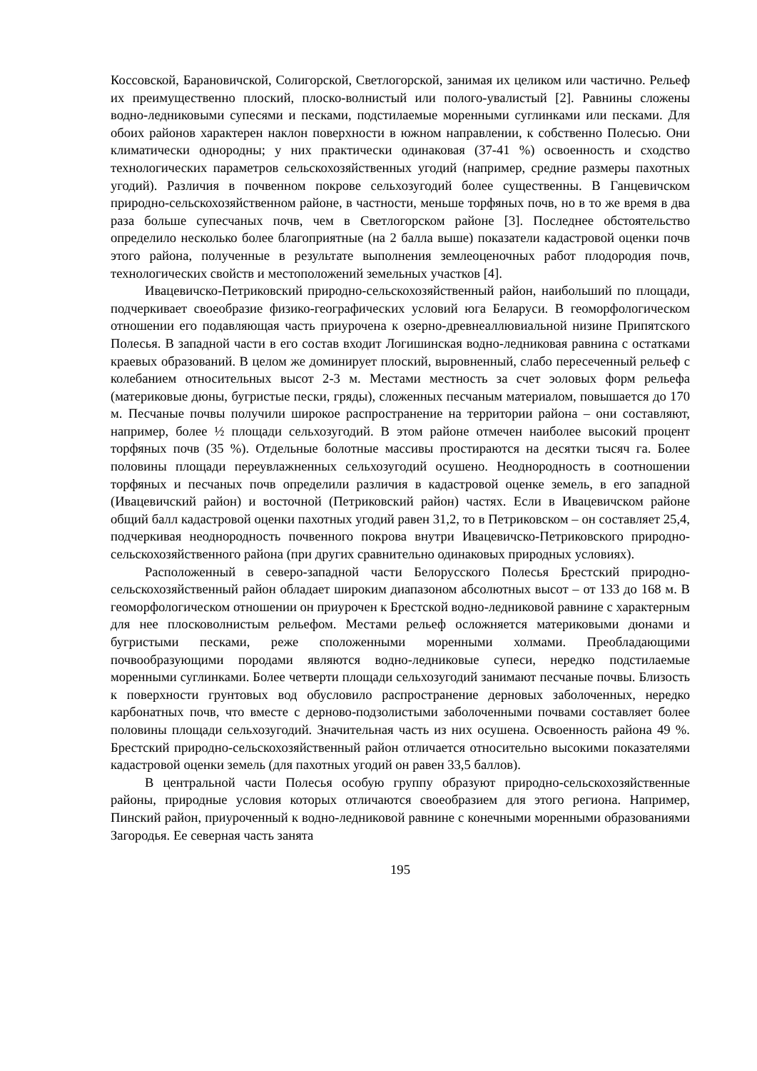Коссовской, Барановичской, Солигорской, Светлогорской, занимая их целиком или частично. Рельеф их преимущественно плоский, плоско-волнистый или полого-увалистый [2]. Равнины сложены водно-ледниковыми супесями и песками, подстилаемые моренными суглинками или песками. Для обоих районов характерен наклон поверхности в южном направлении, к собственно Полесью. Они климатически однородны; у них практически одинаковая (37-41 %) освоенность и сходство технологических параметров сельскохозяйственных угодий (например, средние размеры пахотных угодий). Различия в почвенном покрове сельхозугодий более существенны. В Ганцевичском природно-сельскохозяйственном районе, в частности, меньше торфяных почв, но в то же время в два раза больше супесчаных почв, чем в Светлогорском районе [3]. Последнее обстоятельство определило несколько более благоприятные (на 2 балла выше) показатели кадастровой оценки почв этого района, полученные в результате выполнения землеоценочных работ плодородия почв, технологических свойств и местоположений земельных участков [4].
Ивацевичско-Петриковский природно-сельскохозяйственный район, наибольший по площади, подчеркивает своеобразие физико-географических условий юга Беларуси. В геоморфологическом отношении его подавляющая часть приурочена к озерно-древнеаллювиальной низине Припятского Полесья. В западной части в его состав входит Логишинская водно-ледниковая равнина с остатками краевых образований. В целом же доминирует плоский, выровненный, слабо пересеченный рельеф с колебанием относительных высот 2-3 м. Местами местность за счет эоловых форм рельефа (материковые дюны, бугристые пески, гряды), сложенных песчаным материалом, повышается до 170 м. Песчаные почвы получили широкое распространение на территории района – они составляют, например, более ½ площади сельхозугодий. В этом районе отмечен наиболее высокий процент торфяных почв (35 %). Отдельные болотные массивы простираются на десятки тысяч га. Более половины площади переувлажненных сельхозугодий осушено. Неоднородность в соотношении торфяных и песчаных почв определили различия в кадастровой оценке земель, в его западной (Ивацевичский район) и восточной (Петриковский район) частях. Если в Ивацевичском районе общий балл кадастровой оценки пахотных угодий равен 31,2, то в Петриковском – он составляет 25,4, подчеркивая неоднородность почвенного покрова внутри Ивацевичско-Петриковского природно-сельскохозяйственного района (при других сравнительно одинаковых природных условиях).
Расположенный в северо-западной части Белорусского Полесья Брестский природно-сельскохозяйственный район обладает широким диапазоном абсолютных высот – от 133 до 168 м. В геоморфологическом отношении он приурочен к Брестской водно-ледниковой равнине с характерным для нее плосковолнистым рельефом. Местами рельеф осложняется материковыми дюнами и бугристыми песками, реже сположенными моренными холмами. Преобладающими почвообразующими породами являются водно-ледниковые супеси, нередко подстилаемые моренными суглинками. Более четверти площади сельхозугодий занимают песчаные почвы. Близость к поверхности грунтовых вод обусловило распространение дерновых заболоченных, нередко карбонатных почв, что вместе с дерново-подзолистыми заболоченными почвами составляет более половины площади сельхозугодий. Значительная часть из них осушена. Освоенность района 49 %. Брестский природно-сельскохозяйственный район отличается относительно высокими показателями кадастровой оценки земель (для пахотных угодий он равен 33,5 баллов).
В центральной части Полесья особую группу образуют природно-сельскохозяйственные районы, природные условия которых отличаются своеобразием для этого региона. Например, Пинский район, приуроченный к водно-ледниковой равнине с конечными моренными образованиями Загородья. Ее северная часть занята
195